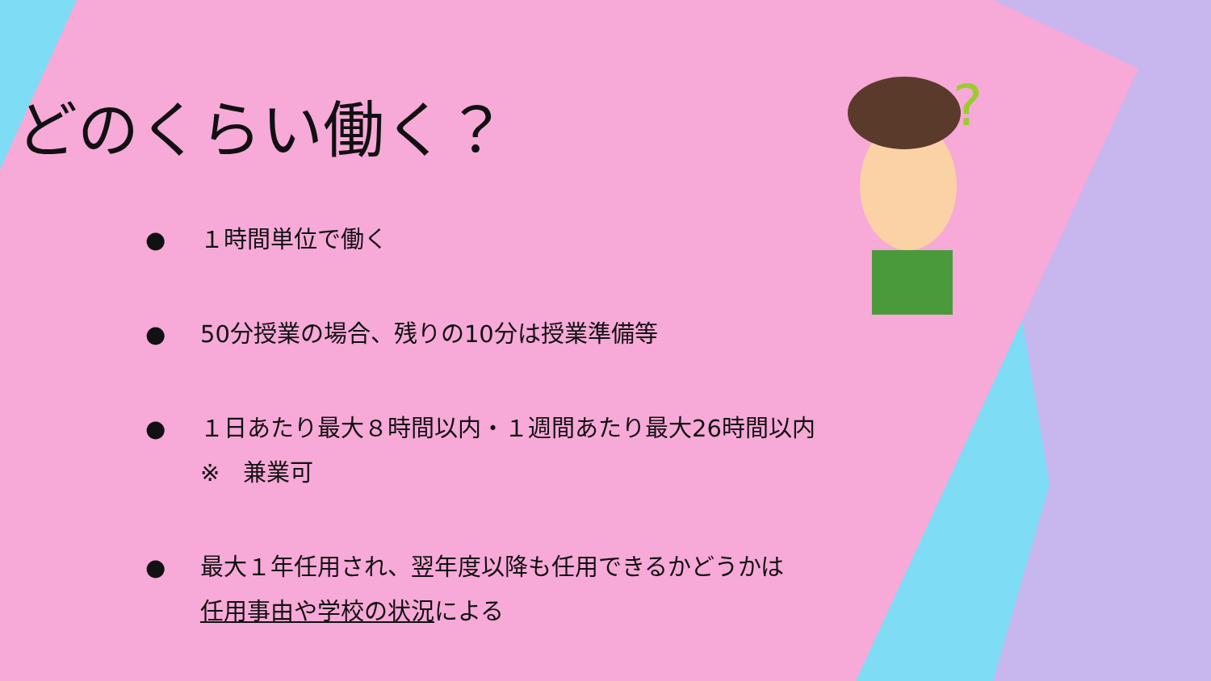?
どのくらい働く？
● １時間単位で働く
● 50分授業の場合、残りの10分は授業準備等
● １日あたり最大８時間以内・１週間あたり最大26時間以内
※　兼業可
● 最大１年任用され、翌年度以降も任用できるかどうかは
任用事由や学校の状況による